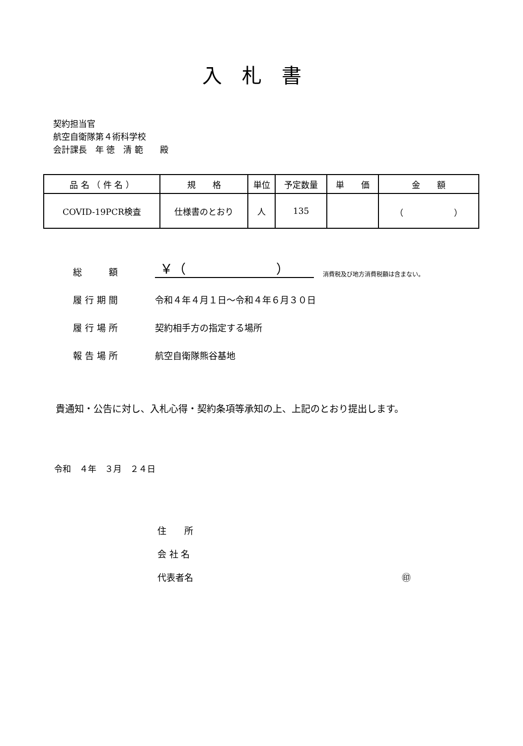入札書
契約担当官
航空自衛隊第４術科学校
会計課長　年 徳　清 範　　殿
| 品 名 （ 件 名 ） | 規 格 | 単位 | 予定数量 | 単 価 | 金 額 |
| --- | --- | --- | --- | --- | --- |
| COVID-19PCR検査 | 仕様書のとおり | 人 | 135 | | （ ） |
総　　額
￥（　　　　　　　）
消費税及び地方消費税額は含まない。
履行期間 令和４年４月１日～令和４年６月３０日
履行場所 契約相手方の指定する場所
報告場所 航空自衛隊熊谷基地
貴通知・公告に対し、入札心得・契約条項等承知の上、上記のとおり提出します。
令和　４年　３月　２４日
住　　所
会 社 名
代表者名 ㊞